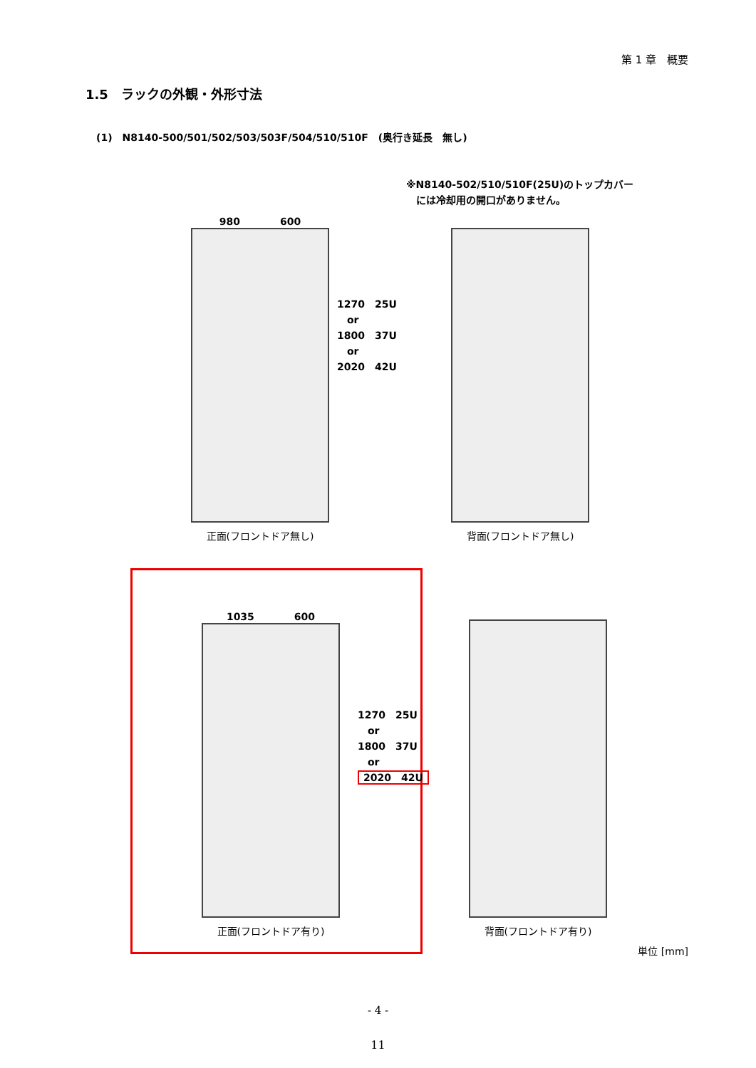第 1 章　概要
1.5　ラックの外観・外形寸法
(1)　N8140-500/501/502/503/503F/504/510/510F　(奥行き延長　無し)
※N8140-502/510/510F(25U)のトップカバー
　には冷却用の開口がありません。
980　　　　600
正面(フロントドア無し)
1270　25U
　or
1800　37U
　or
2020　42U
背面(フロントドア無し)
1035　　　　600
正面(フロントドア有り)
1270　25U
　or
1800　37U
　or
2020　42U
背面(フロントドア有り)
単位 [mm]
- 4 -
11